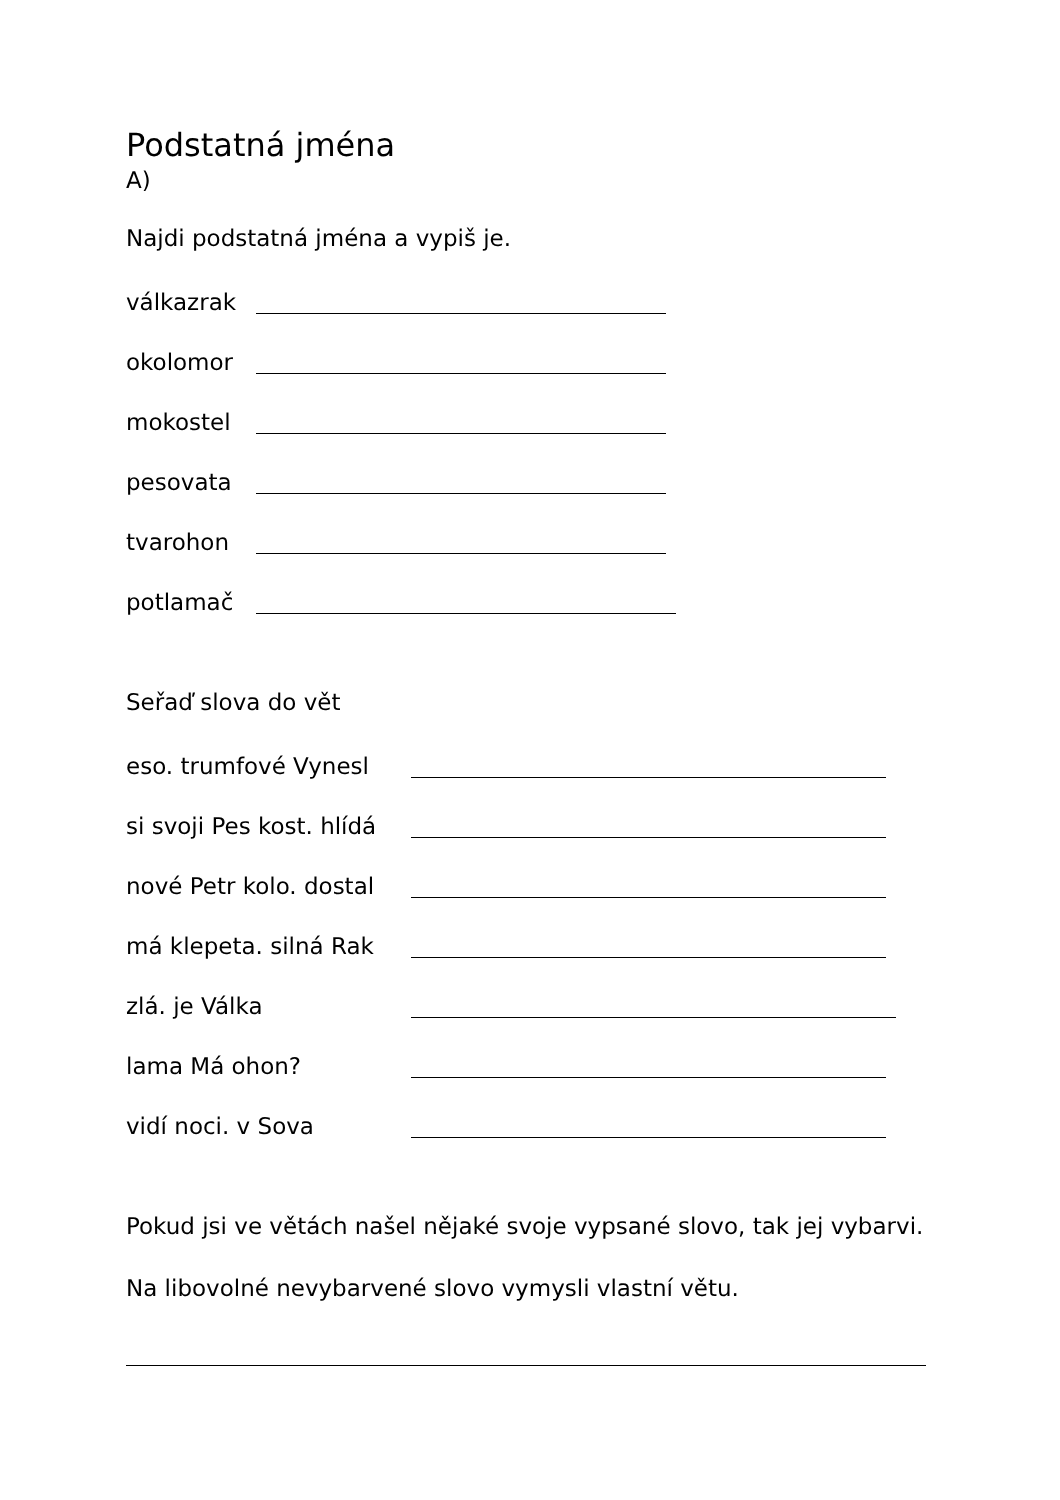Podstatná jména
A)
Najdi podstatná jména a vypiš je.
válkazrak
okolomor
mokostel
pesovata
tvarohon
potlamač
Seřaď slova do vět
eso. trumfové Vynesl
si svoji Pes kost. hlídá
nové Petr kolo. dostal
má klepeta. silná Rak
zlá. je Válka
lama Má ohon?
vidí noci. v Sova
Pokud jsi ve větách našel nějaké svoje vypsané slovo, tak jej vybarvi.
Na libovolné nevybarvené slovo vymysli vlastní větu.